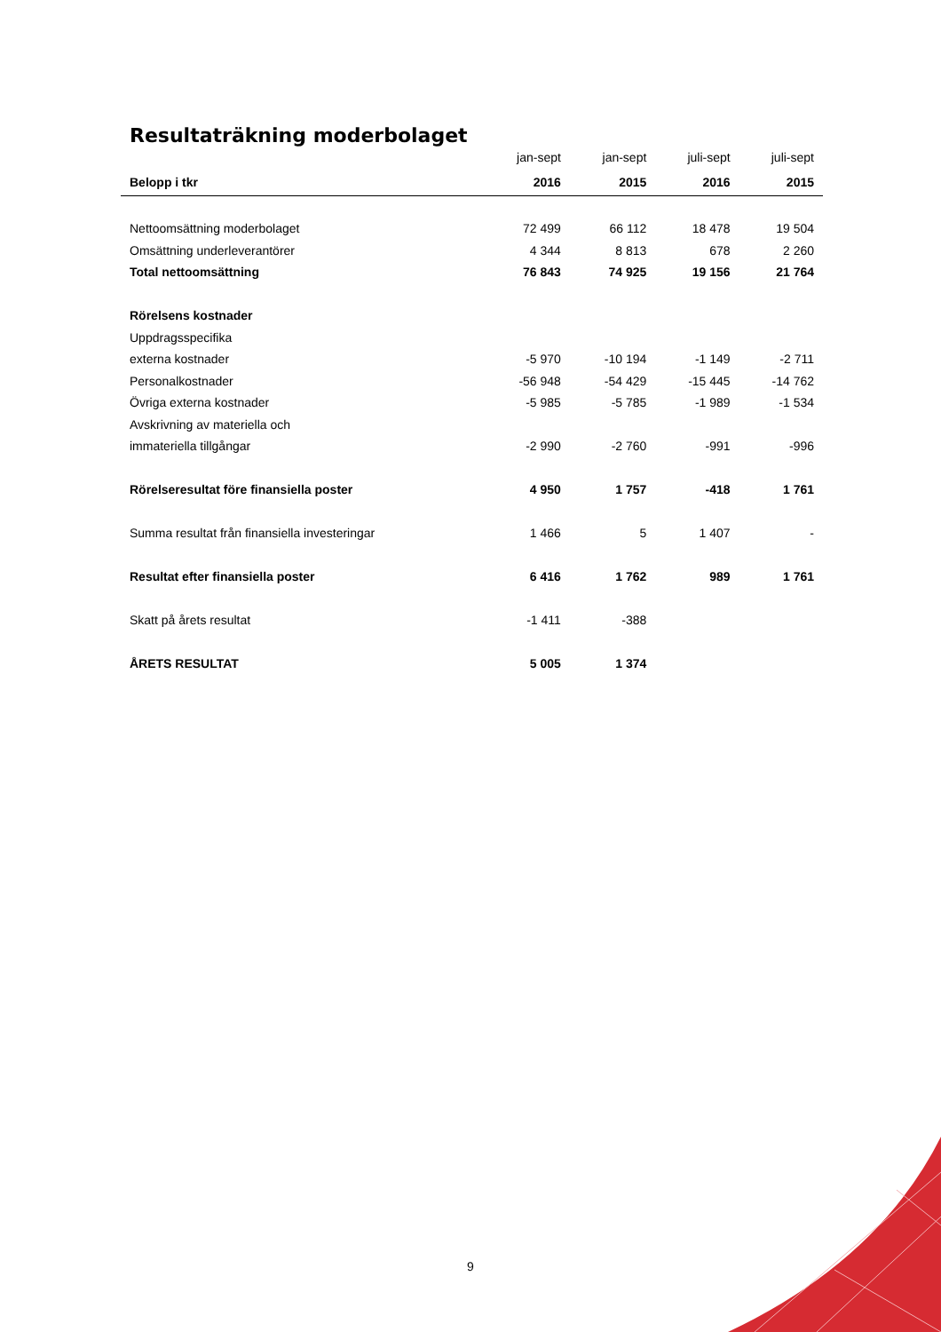Resultaträkning moderbolaget
| | jan-sept | jan-sept | juli-sept | juli-sept |
| --- | --- | --- | --- | --- |
| Belopp i tkr | 2016 | 2015 | 2016 | 2015 |
| Nettoomsättning moderbolaget | 72 499 | 66 112 | 18 478 | 19 504 |
| Omsättning underleverantörer | 4 344 | 8 813 | 678 | 2 260 |
| Total nettoomsättning | 76 843 | 74 925 | 19 156 | 21 764 |
| Rörelsens kostnader | | | | |
| Uppdragsspecifika | | | | |
| externa kostnader | -5 970 | -10 194 | -1 149 | -2 711 |
| Personalkostnader | -56 948 | -54 429 | -15 445 | -14 762 |
| Övriga externa kostnader | -5 985 | -5 785 | -1 989 | -1 534 |
| Avskrivning av materiella och | | | | |
| immateriella tillgångar | -2 990 | -2 760 | -991 | -996 |
| Rörelseresultat före finansiella poster | 4 950 | 1 757 | -418 | 1 761 |
| Summa resultat från finansiella investeringar | 1 466 | 5 | 1 407 | - |
| Resultat efter finansiella poster | 6 416 | 1 762 | 989 | 1 761 |
| Skatt på årets resultat | -1 411 | -388 | | |
| ÅRETS RESULTAT | 5 005 | 1 374 | | |
9